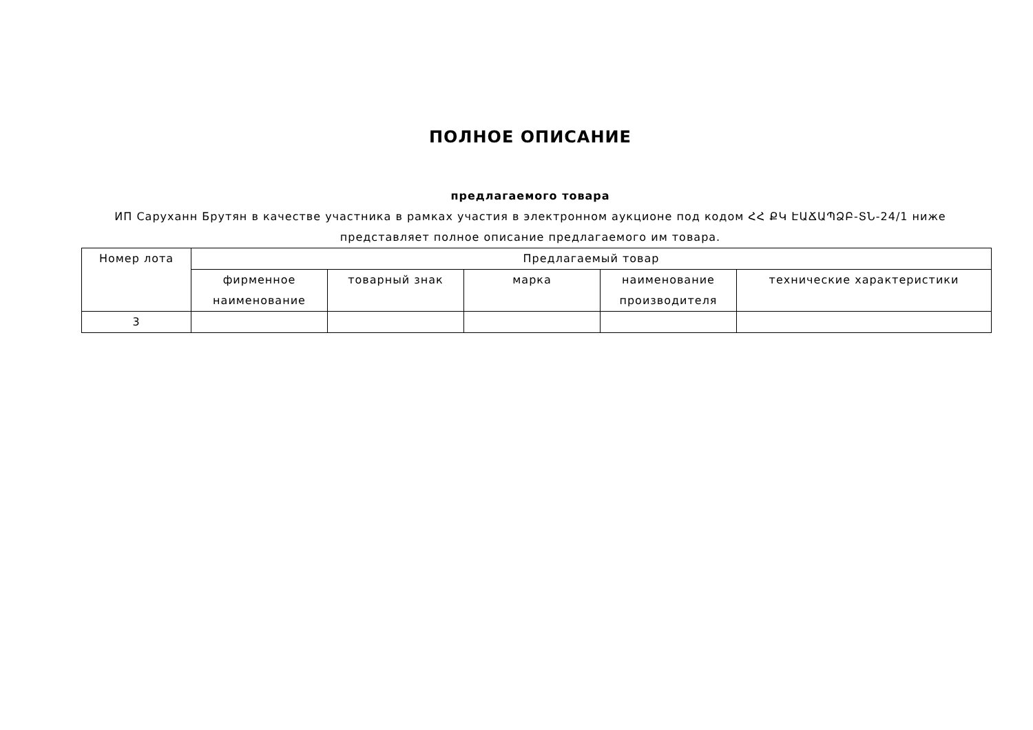ПОЛНОЕ ОПИСАНИЕ
предлагаемого товара
ИП Саруханн Брутян в качестве участника в рамках участия в электронном аукционе под кодом ՀՀ ՔԿ ԷԱՃԱՊՁԲ-ՏՆ-24/1 ниже представляет полное описание предлагаемого им товара.
| Номер лота | Предлагаемый товар | | | | |
| --- | --- | --- | --- | --- | --- |
| | фирменное наименование | товарный знак | марка | наименование производителя | технические характеристики |
| 3 | | | | | |